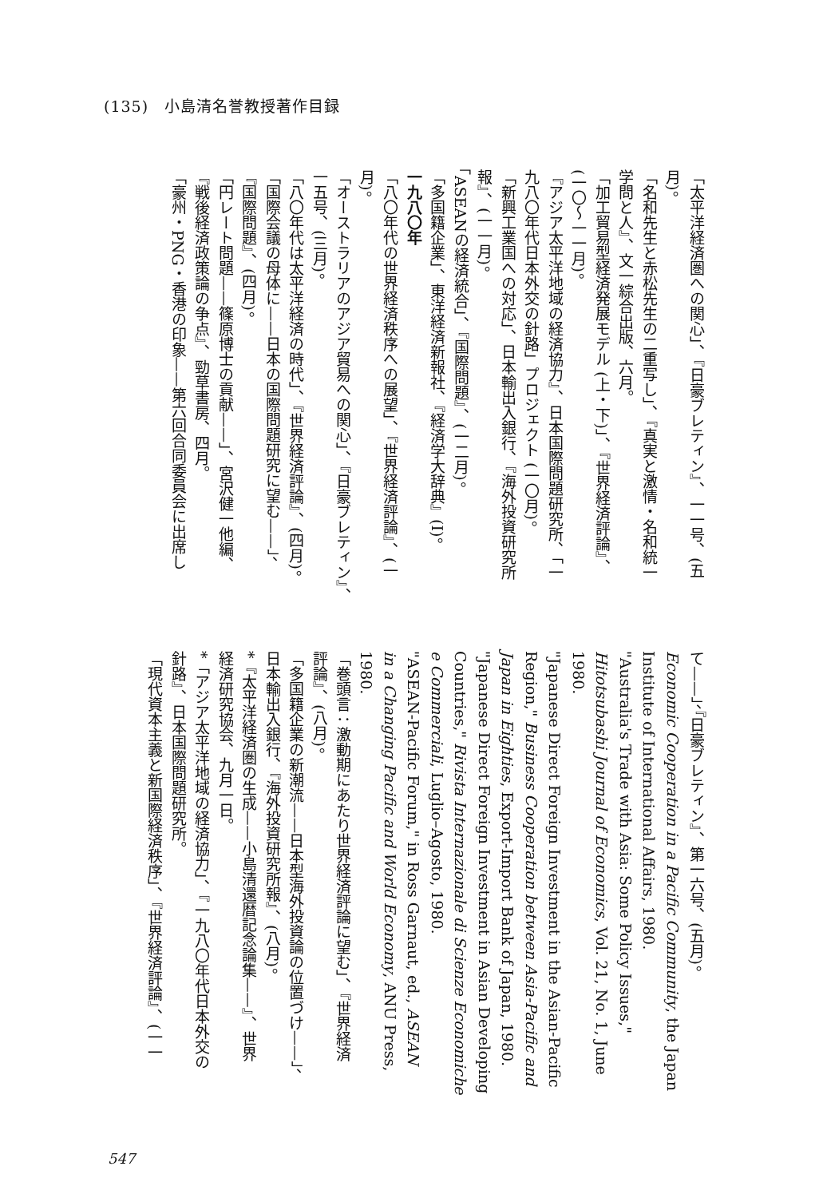(135)　小島清名誉教授著作目録
「太平洋経済圏への関心」、『日豪ブレティン』、一一号、(五
月)。
「名和先生と赤松先生の二重写し」、『真実と激情・名和統一
学問と人』、文一綜合出版、六月。
「加工貿易型経済発展モデル (上・下)」、『世界経済評論』、
(一〇～一一月)。
『アジア太平洋地域の経済協力』、日本国際問題研究所、「一
九八〇年代日本外交の針路」プロジェクト (一〇月)。
「新興工業国への対応」、日本輸出入銀行、『海外投資研究所
報』、(一一月)。
「ASEANの経済統合」、『国際問題』、(一二月)。
「多国籍企業」、東洋経済新報社、『経済学大辞典』(I)。
一九八〇年
「八〇年代の世界経済秩序への展望」、『世界経済評論』、(一
月)。
「オーストラリアのアジア貿易への関心」、『日豪ブレティン』、
一五号、(三月)。
「八〇年代は太平洋経済の時代」、『世界経済評論』、(四月)。
「国際会議の母体に——日本の国際問題研究に望む——」、
『国際問題』、(四月)。
「円レート問題——篠原博士の貢献——」、宮沢健一他編、
『戦後経済政策論の争点』、勁草書房、四月。
「豪州・PNG・香港の印象——第六回合同委員会に出席し
て——」、『日豪ブレティン』、第一六号、(五月)。
Economic Cooperation in a Pacific Community, the Japan
Institute of International Affairs, 1980.
"Australia's Trade with Asia: Some Policy Issues,"
Hitotsubashi Journal of Economics, Vol. 21, No. 1, June
1980.
"Japanese Direct Foreign Investment in the Asian-Pacific
Region," Business Cooperation between Asia-Pacific and
Japan in Eighties, Export-Import Bank of Japan, 1980.
"Japanese Direct Foreign Investment in Asian Developing
Countries," Rivista Internazionale di Scienze Economiche
e Commerciali, Luglio–Agosto, 1980.
"ASEAN-Pacific Forum," in Ross Garnaut, ed., ASEAN
in a Changing Pacific and World Economy, ANU Press,
1980.
「巻頭言：激動期にあたり世界経済評論に望む」、『世界経済
評論』、(八月)。
「多国籍企業の新潮流——日本型海外投資論の位置づけ——」、
日本輸出入銀行、『海外投資研究所報』、(八月)。
*『太平洋経済圏の生成——小島清還暦記念論集——』、世界
経済研究協会、九月一日。
*「アジア太平洋地域の経済協力」、『一九八〇年代日本外交の
針路』、日本国際問題研究所。
「現代資本主義と新国際経済秩序」、『世界経済評論』、(一一
547